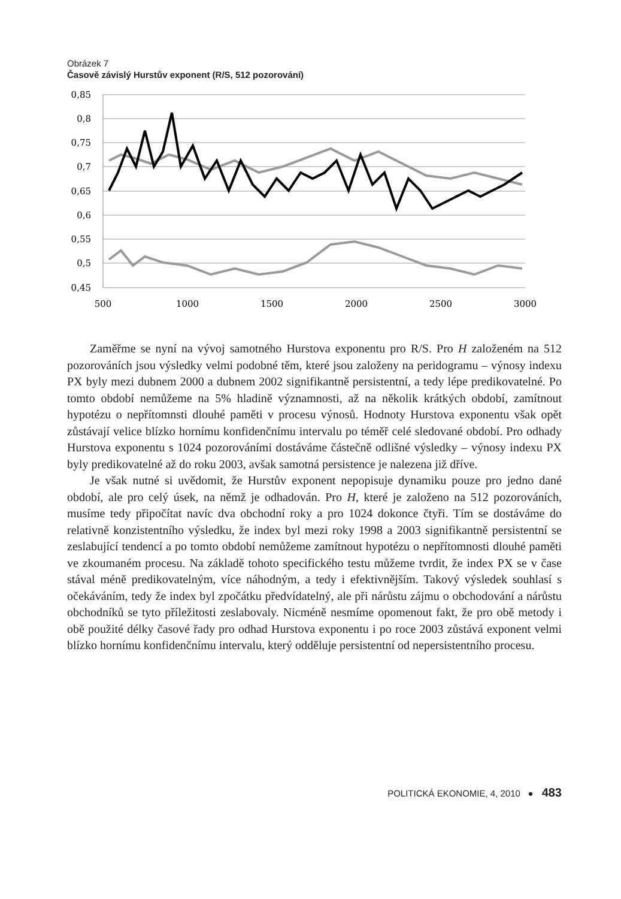Obrázek 7
Časově závislý Hurstův exponent (R/S, 512 pozorování)
0,85
0,8
0,75
0,7
0,65
0,6
0,55
0,5
0,45
500
1000
1500
2000
2500
3000
Zaměřme se nyní na vývoj samotného Hurstova exponentu pro R/S. Pro H založeném na 512 pozorováních jsou výsledky velmi podobné těm, které jsou založeny na peridogramu – výnosy indexu PX byly mezi dubnem 2000 a dubnem 2002 signifikantně persistentní, a tedy lépe predikovatelné. Po tomto období nemůžeme na 5% hladině významnosti, až na několik krátkých období, zamítnout hypotézu o nepřítomnsti dlouhé paměti v procesu výnosů. Hodnoty Hurstova exponentu však opět zůstávají velice blízko hornímu konfidenčnímu intervalu po téměř celé sledované období. Pro odhady Hurstova exponentu s 1024 pozorováními dostáváme částečně odlišné výsledky – výnosy indexu PX byly predikovatelné až do roku 2003, avšak samotná persistence je nalezena již dříve.
Je však nutné si uvědomit, že Hurstův exponent nepopisuje dynamiku pouze pro jedno dané období, ale pro celý úsek, na němž je odhadován. Pro H, které je založeno na 512 pozorováních, musíme tedy připočítat navíc dva obchodní roky a pro 1024 dokonce čtyři. Tím se dostáváme do relativně konzistentního výsledku, že index byl mezi roky 1998 a 2003 signifikantně persistentní se zeslabující tendencí a po tomto období nemůžeme zamítnout hypotézu o nepřítomnosti dlouhé paměti ve zkoumaném procesu. Na základě tohoto specifického testu můžeme tvrdit, že index PX se v čase stával méně predikovatelným, více náhodným, a tedy i efektivnějším. Takový výsledek souhlasí s očekáváním, tedy že index byl zpočátku předvídatelný, ale při nárůstu zájmu o obchodování a nárůstu obchodníků se tyto příležitosti zeslabovaly. Nicméně nesmíme opomenout fakt, že pro obě metody i obě použité délky časové řady pro odhad Hurstova exponentu i po roce 2003 zůstává exponent velmi blízko hornímu konfidenčnímu intervalu, který odděluje persistentní od nepersistentního procesu.
POLITICKÁ EKONOMIE, 4, 2010 ● 483